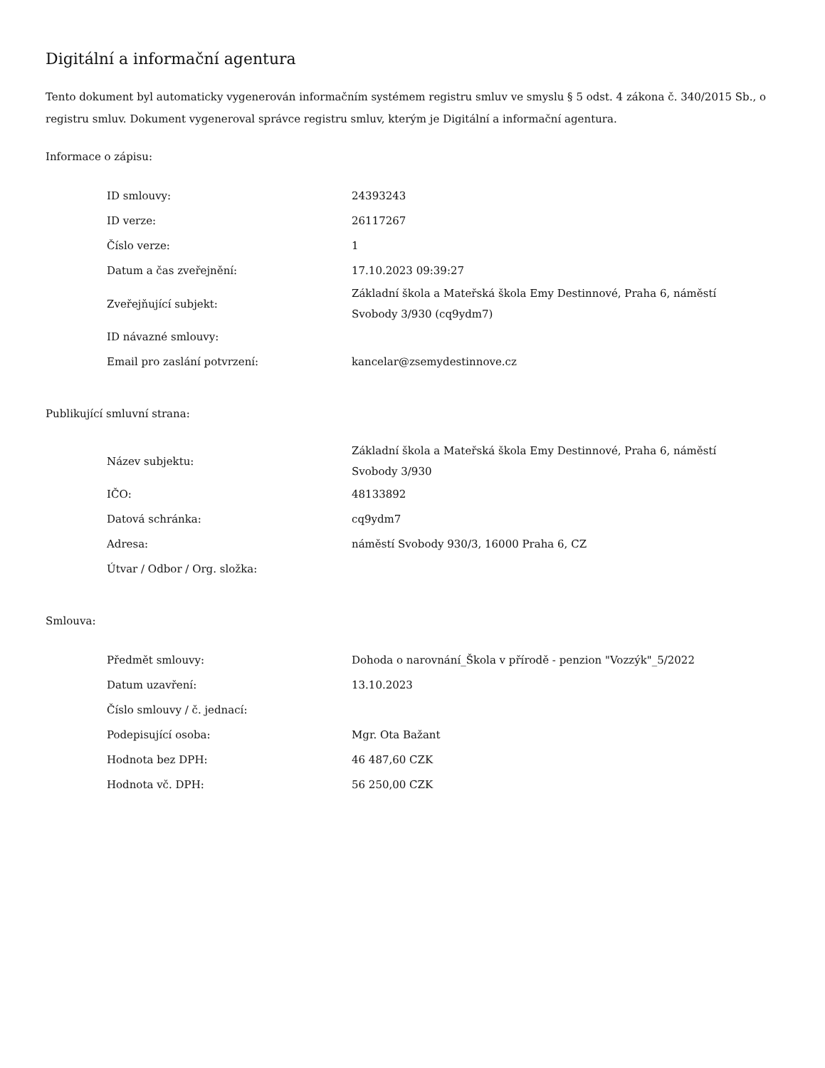Digitální a informační agentura
Tento dokument byl automaticky vygenerován informačním systémem registru smluv ve smyslu § 5 odst. 4 zákona č. 340/2015 Sb., o registru smluv. Dokument vygeneroval správce registru smluv, kterým je Digitální a informační agentura.
Informace o zápisu:
| ID smlouvy: | 24393243 |
| ID verze: | 26117267 |
| Číslo verze: | 1 |
| Datum a čas zveřejnění: | 17.10.2023 09:39:27 |
| Zveřejňující subjekt: | Základní škola a Mateřská škola Emy Destinnové, Praha 6, náměstí Svobody 3/930 (cq9ydm7) |
| ID návazné smlouvy: | |
| Email pro zaslání potvrzení: | kancelar@zsemydestinnove.cz |
Publikující smluvní strana:
| Název subjektu: | Základní škola a Mateřská škola Emy Destinnové, Praha 6, náměstí Svobody 3/930 |
| IČO: | 48133892 |
| Datová schránka: | cq9ydm7 |
| Adresa: | náměstí Svobody 930/3, 16000 Praha 6, CZ |
| Útvar / Odbor / Org. složka: | |
Smlouva:
| Předmět smlouvy: | Dohoda o narovnání_Škola v přírodě - penzion "Vozzýk"_5/2022 |
| Datum uzavření: | 13.10.2023 |
| Číslo smlouvy / č. jednací: | |
| Podepisující osoba: | Mgr. Ota Bažant |
| Hodnota bez DPH: | 46 487,60 CZK |
| Hodnota vč. DPH: | 56 250,00 CZK |